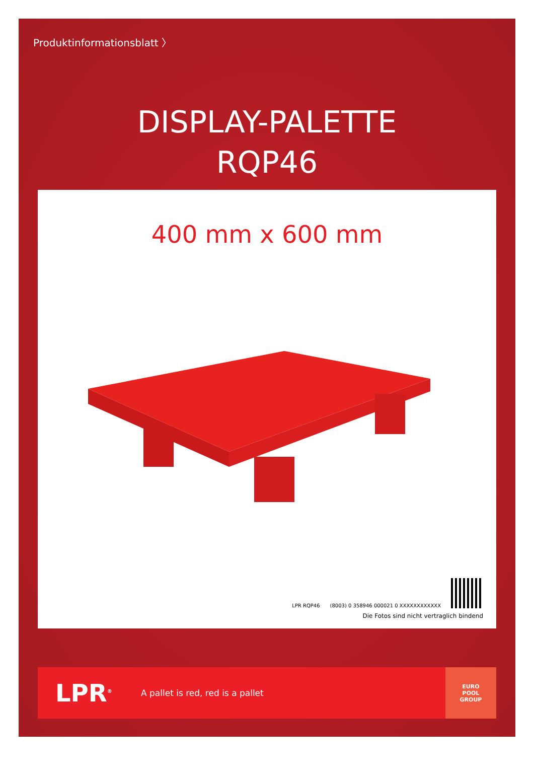Produktinformationsblatt 〉
DISPLAY-PALETTE
RQP46
400 mm x 600 mm
LPR RQP46
(8003) 0 358946 000021 0 XXXXXXXXXXXX
Die Fotos sind nicht vertraglich bindend
LPR<sup>®</sup>
A pallet is red, red is a pallet
EURO
POOL
GROUP